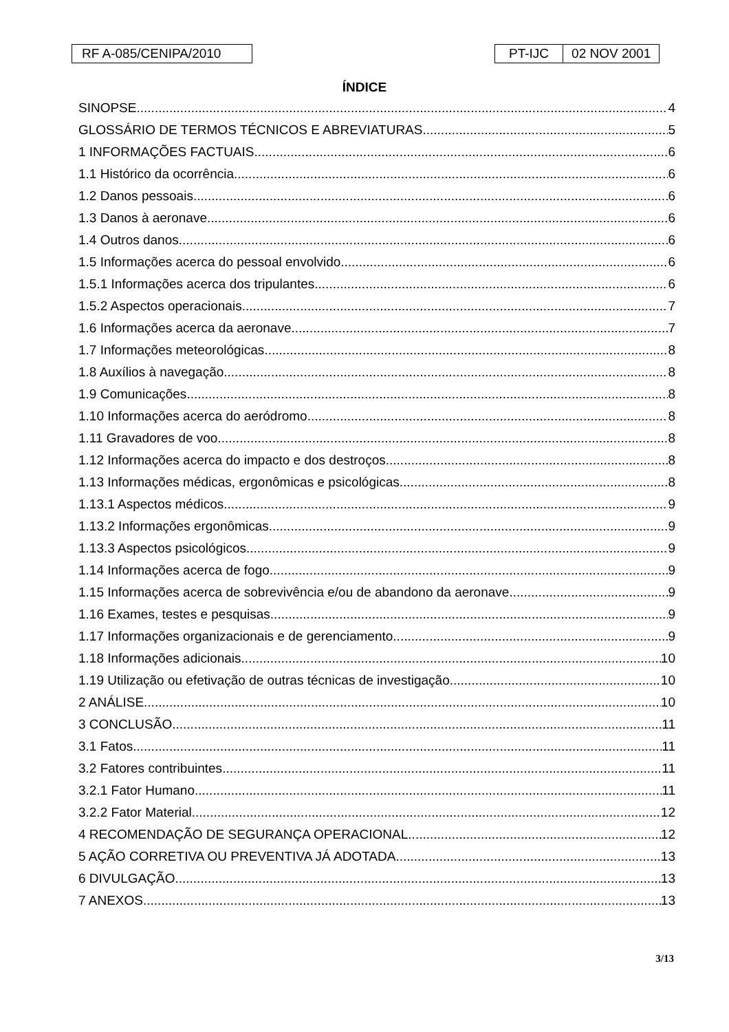RF A-085/CENIPA/2010 PT-IJC 02 NOV 2001
ÍNDICE
SINOPSE 4
GLOSSÁRIO DE TERMOS TÉCNICOS E ABREVIATURAS 5
1 INFORMAÇÕES FACTUAIS 6
1.1 Histórico da ocorrência 6
1.2 Danos pessoais 6
1.3 Danos à aeronave 6
1.4 Outros danos 6
1.5 Informações acerca do pessoal envolvido 6
1.5.1 Informações acerca dos tripulantes 6
1.5.2 Aspectos operacionais 7
1.6 Informações acerca da aeronave 7
1.7 Informações meteorológicas 8
1.8 Auxílios à navegação 8
1.9 Comunicações 8
1.10 Informações acerca do aeródromo 8
1.11 Gravadores de voo 8
1.12 Informações acerca do impacto e dos destroços 8
1.13 Informações médicas, ergonômicas e psicológicas 8
1.13.1 Aspectos médicos 9
1.13.2 Informações ergonômicas 9
1.13.3 Aspectos psicológicos 9
1.14 Informações acerca de fogo 9
1.15 Informações acerca de sobrevivência e/ou de abandono da aeronave 9
1.16 Exames, testes e pesquisas 9
1.17 Informações organizacionais e de gerenciamento 9
1.18 Informações adicionais 10
1.19 Utilização ou efetivação de outras técnicas de investigação 10
2 ANÁLISE 10
3 CONCLUSÃO 11
3.1 Fatos 11
3.2 Fatores contribuintes 11
3.2.1 Fator Humano 11
3.2.2 Fator Material 12
4 RECOMENDAÇÃO DE SEGURANÇA OPERACIONAL 12
5 AÇÃO CORRETIVA OU PREVENTIVA JÁ ADOTADA 13
6 DIVULGAÇÃO 13
7 ANEXOS 13
3/13